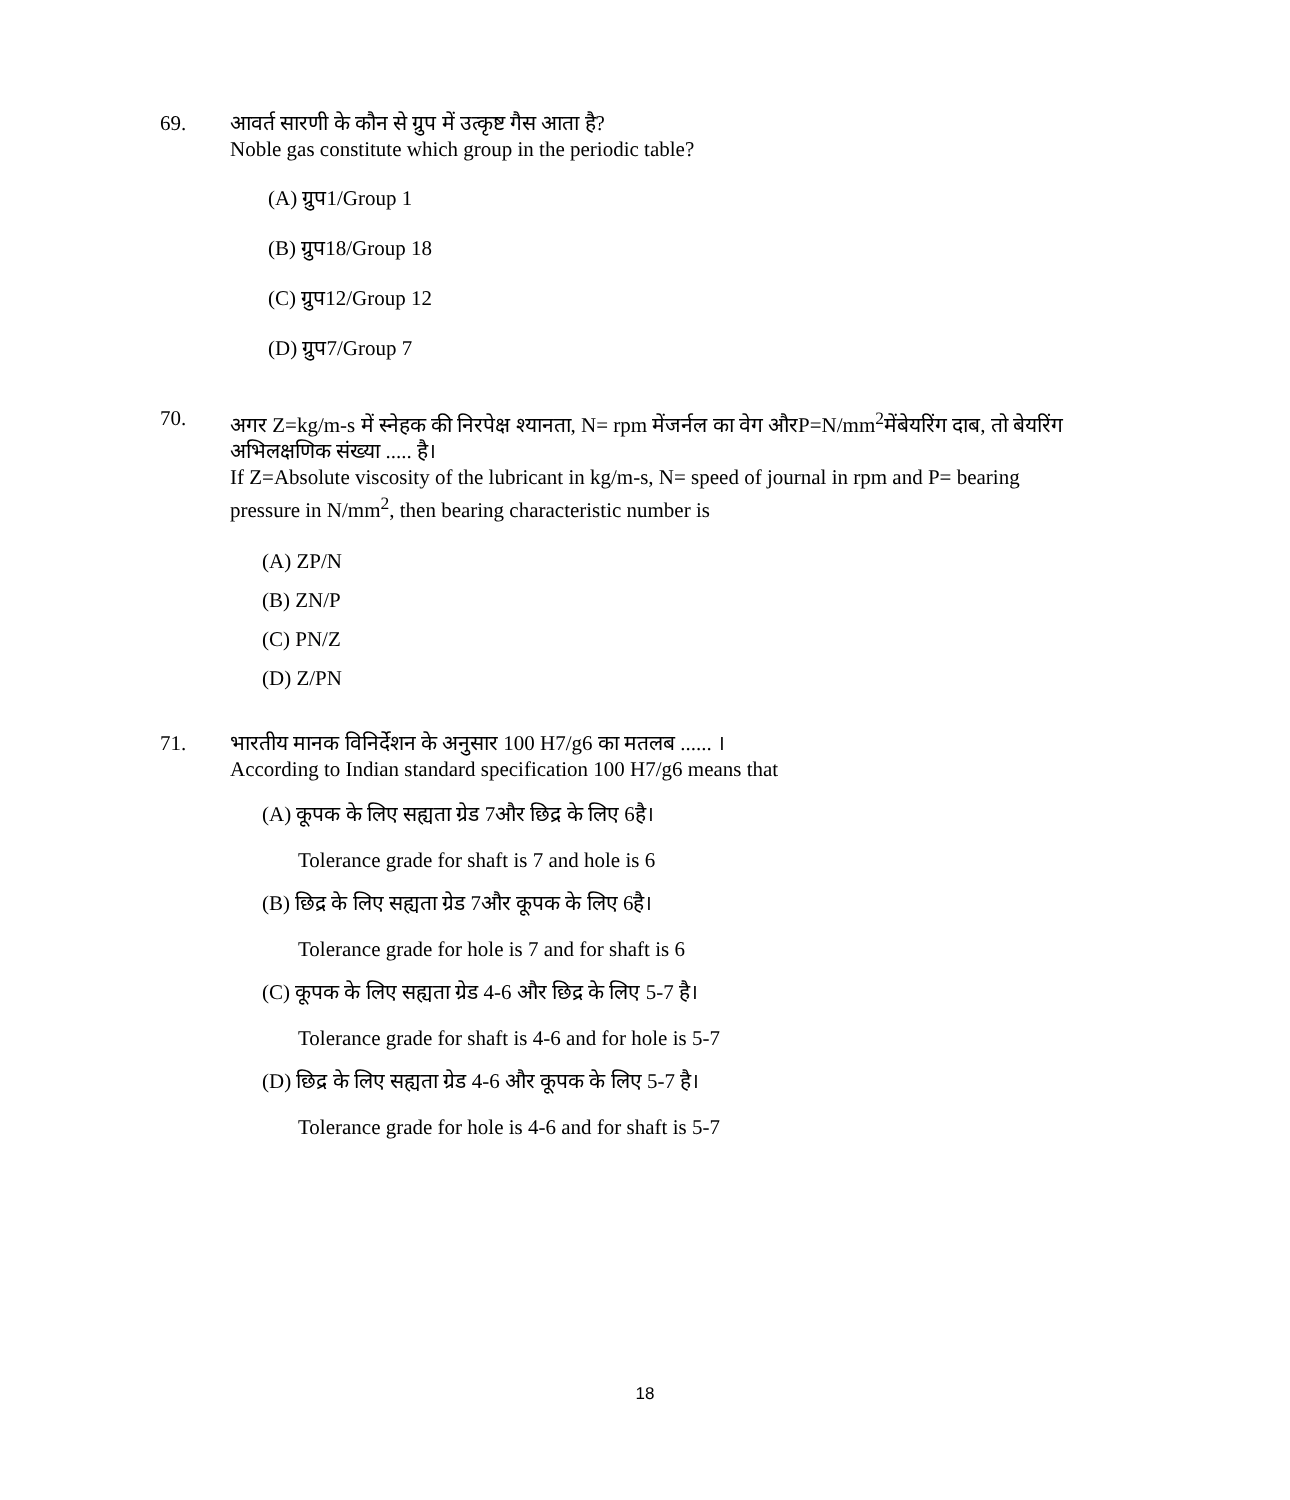69. आवर्त सारणी के कौन से ग्रुप में उत्कृष्ट गैस आता है?
Noble gas constitute which group in the periodic table?
(A) ग्रुप1/Group 1
(B) ग्रुप18/Group 18
(C) ग्रुप12/Group 12
(D) ग्रुप7/Group 7
70. अगर Z=kg/m-s में स्नेहक की निरपेक्ष श्यानता, N= rpm मेंजर्नल का वेग औरP=N/mm<sup>2</sup>मेंबेयरिंग दाब, तो बेयरिंग अभिलक्षणिक संख्या ..... है।
If Z=Absolute viscosity of the lubricant in kg/m-s, N= speed of journal in rpm and P= bearing pressure in N/mm<sup>2</sup>, then bearing characteristic number is
(A) ZP/N
(B) ZN/P
(C) PN/Z
(D) Z/PN
71. भारतीय मानक विनिर्देशन के अनुसार 100 H7/g6 का मतलब ...... ।
According to Indian standard specification 100 H7/g6 means that
(A) कूपक के लिए सह्यता ग्रेड 7और छिद्र के लिए 6है।
Tolerance grade for shaft is 7 and hole is 6
(B) छिद्र के लिए सह्यता ग्रेड 7और कूपक के लिए 6है।
Tolerance grade for hole is 7 and for shaft is 6
(C) कूपक के लिए सह्यता ग्रेड 4-6 और छिद्र के लिए 5-7 है।
Tolerance grade for shaft is 4-6 and for hole is 5-7
(D) छिद्र के लिए सह्यता ग्रेड 4-6 और कूपक के लिए 5-7 है।
Tolerance grade for hole is 4-6 and for shaft is 5-7
18